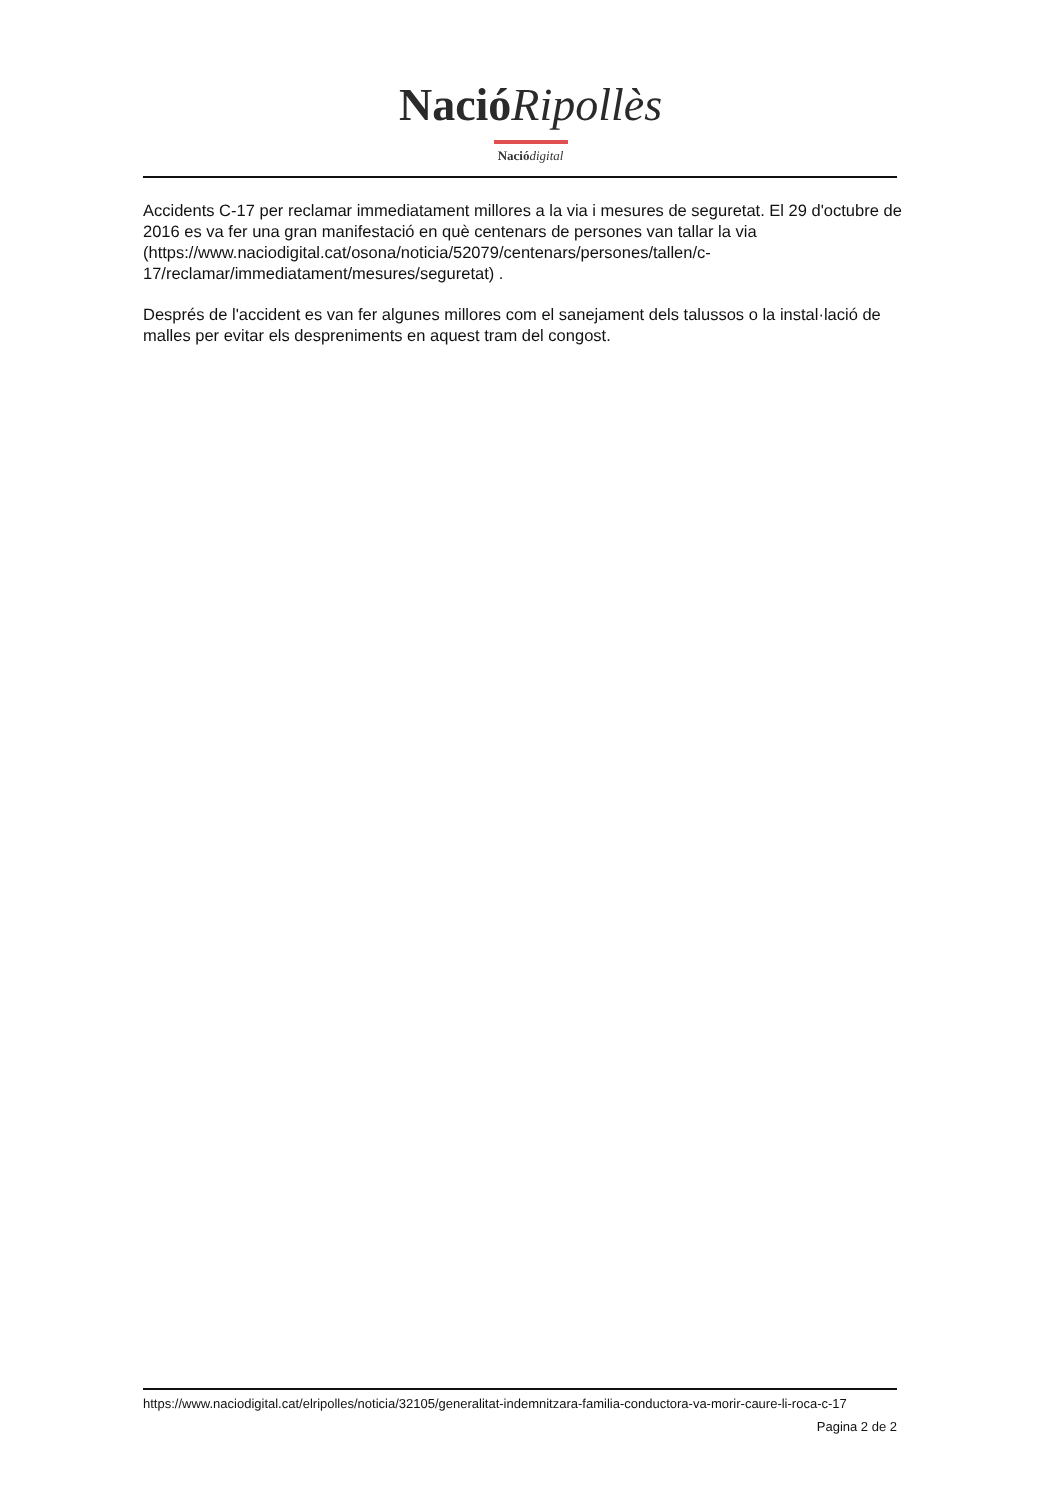NacióRipollès
Nació digital
Accidents C-17 per reclamar immediatament millores a la via i mesures de seguretat. El 29 d'octubre de 2016 es va fer una gran manifestació en què centenars de persones van tallar la via (https://www.naciodigital.cat/osona/noticia/52079/centenars/persones/tallen/c-17/reclamar/immediatament/mesures/seguretat) .
Després de l'accident es van fer algunes millores com el sanejament dels talussos o la instal·lació de malles per evitar els despreniments en aquest tram del congost.
https://www.naciodigital.cat/elripolles/noticia/32105/generalitat-indemnitzara-familia-conductora-va-morir-caure-li-roca-c-17
Pagina 2 de 2